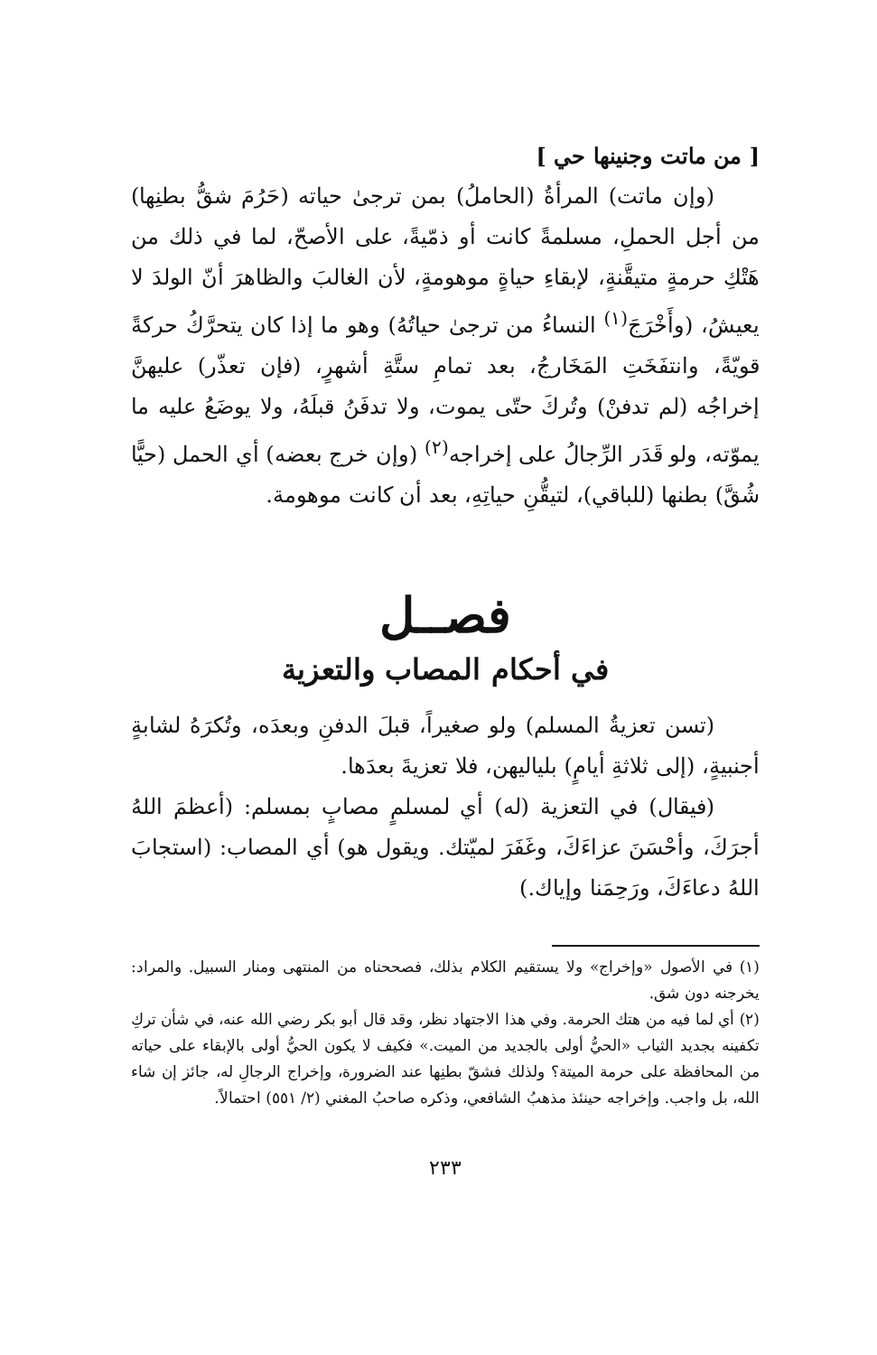[ من ماتت وجنينها حي ]
(وإن ماتت) المرأةُ (الحاملُ) بمن ترجىٰ حياته (حَرُمَ شقُّ بطنِها) من أجل الحملِ، مسلمةً كانت أو ذمّيةً، على الأصحّ، لما في ذلك من هَتْكِ حرمةٍ متيقَّنةٍ، لإبقاءِ حياةٍ موهومةٍ، لأن الغالبَ والظاهرَ أنّ الولدَ لا يعيشُ، (وأَخْرَجَ<sup>(١)</sup> النساءُ من ترجىٰ حياتُهُ) وهو ما إذا كان يتحرَّكُ حركةً قويّةً، وانتفَخَتِ المَخَارجُ، بعد تمامِ ستَّةِ أشهرٍ، (فإن تعذّر) عليهنَّ إخراجُه (لم تدفنْ) وتُركَ حتّى يموت، ولا تدفَنُ قبلَهُ، ولا يوضَعُ عليه ما يموّته، ولو قَدَر الرِّجالُ على إخراجه<sup>(٢)</sup> (وإن خرج بعضه) أي الحمل (حيًّا شُقَّ) بطنها (للباقي)، لتيقُّنِ حياتِهِ، بعد أن كانت موهومة.
فصــل
في أحكام المصاب والتعزية
(تسن تعزيةُ المسلم) ولو صغيراً، قبلَ الدفنِ وبعدَه، وتُكرَهُ لشابةٍ أجنبيةٍ، (إلى ثلاثةِ أيامٍ) بلياليهن، فلا تعزيةَ بعدَها.
(فيقال) في التعزية (له) أي لمسلمٍ مصابٍ بمسلم: (أعظمَ اللهُ أجرَكَ، وأحْسَنَ عزاءَكَ، وغَفَرَ لميّتك. ويقول هو) أي المصاب: (استجابَ اللهُ دعاءَكَ، ورَحِمَنا وإياك.)
(١) في الأصول «وإخراج» ولا يستقيم الكلام بذلك، فصححناه من المنتهى ومنار السبيل. والمراد: يخرجنه دون شق.
(٢) أي لما فيه من هتك الحرمة. وفي هذا الاجتهاد نظر، وقد قال أبو بكر رضي الله عنه، في شأن تركِ تكفينه بجديد الثياب «الحيُّ أولى بالجديد من الميت.» فكيف لا يكون الحيُّ أولى بالإبقاء على حياته من المحافظة على حرمة الميتة؟ ولذلك فشقّ بطنِها عند الضرورة، وإخراج الرجالِ له، جائز إن شاء الله، بل واجب. وإخراجه حينئذ مذهبُ الشافعي، وذكره صاحبُ المغني (٢/ ٥٥١) احتمالاً.
٢٣٣